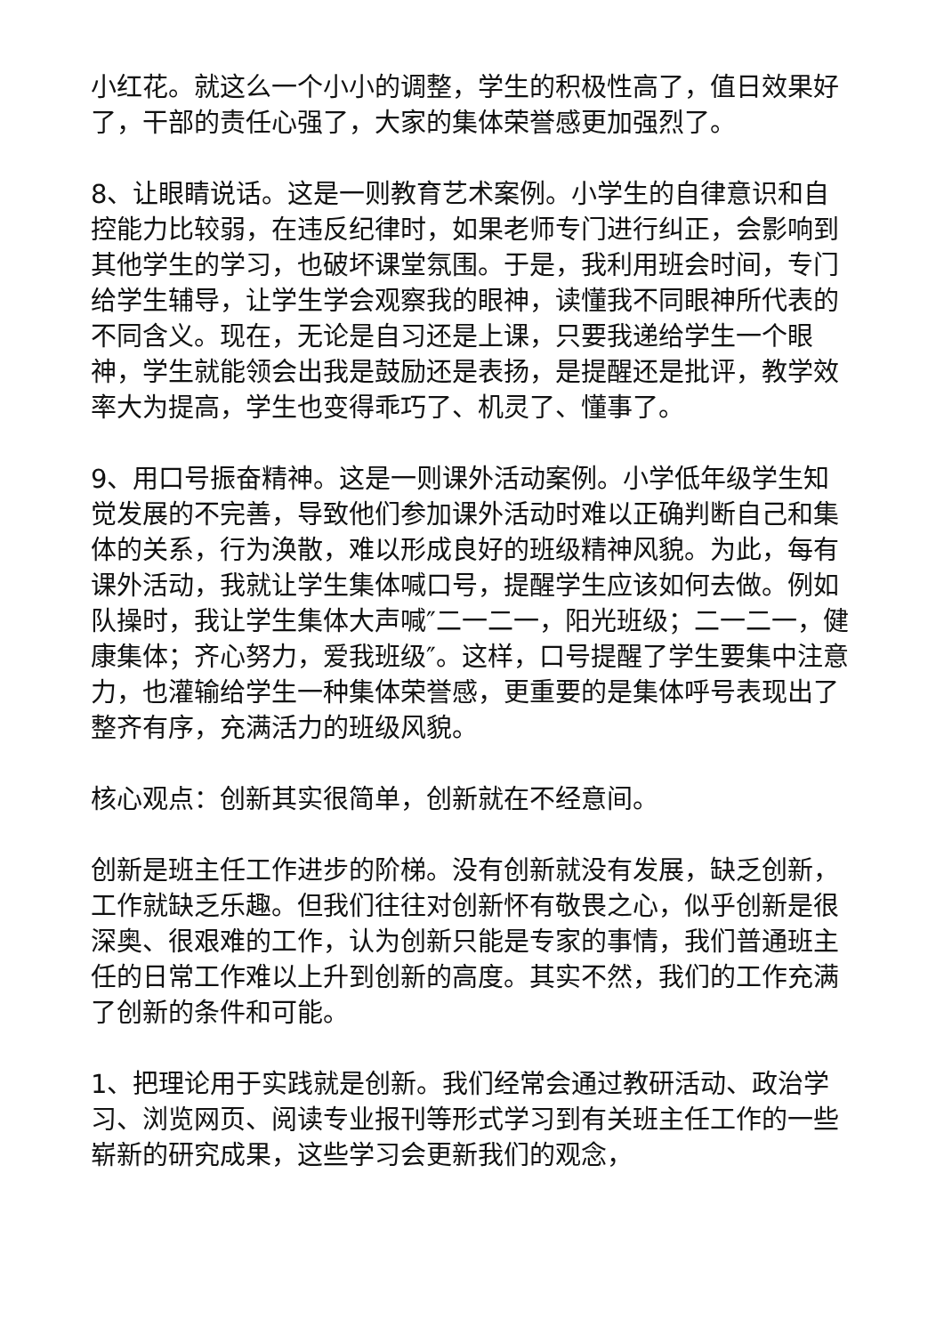小红花。就这么一个小小的调整，学生的积极性高了，值日效果好了，干部的责任心强了，大家的集体荣誉感更加强烈了。
8、让眼睛说话。这是一则教育艺术案例。小学生的自律意识和自控能力比较弱，在违反纪律时，如果老师专门进行纠正，会影响到其他学生的学习，也破坏课堂氛围。于是，我利用班会时间，专门给学生辅导，让学生学会观察我的眼神，读懂我不同眼神所代表的不同含义。现在，无论是自习还是上课，只要我递给学生一个眼神，学生就能领会出我是鼓励还是表扬，是提醒还是批评，教学效率大为提高，学生也变得乖巧了、机灵了、懂事了。
9、用口号振奋精神。这是一则课外活动案例。小学低年级学生知觉发展的不完善，导致他们参加课外活动时难以正确判断自己和集体的关系，行为涣散，难以形成良好的班级精神风貌。为此，每有课外活动，我就让学生集体喊口号，提醒学生应该如何去做。例如队操时，我让学生集体大声喊″二一二一，阳光班级；二一二一，健康集体；齐心努力，爱我班级″。这样，口号提醒了学生要集中注意力，也灌输给学生一种集体荣誉感，更重要的是集体呼号表现出了整齐有序，充满活力的班级风貌。
核心观点：创新其实很简单，创新就在不经意间。
创新是班主任工作进步的阶梯。没有创新就没有发展，缺乏创新，工作就缺乏乐趣。但我们往往对创新怀有敬畏之心，似乎创新是很深奥、很艰难的工作，认为创新只能是专家的事情，我们普通班主任的日常工作难以上升到创新的高度。其实不然，我们的工作充满了创新的条件和可能。
1、把理论用于实践就是创新。我们经常会通过教研活动、政治学习、浏览网页、阅读专业报刊等形式学习到有关班主任工作的一些崭新的研究成果，这些学习会更新我们的观念，